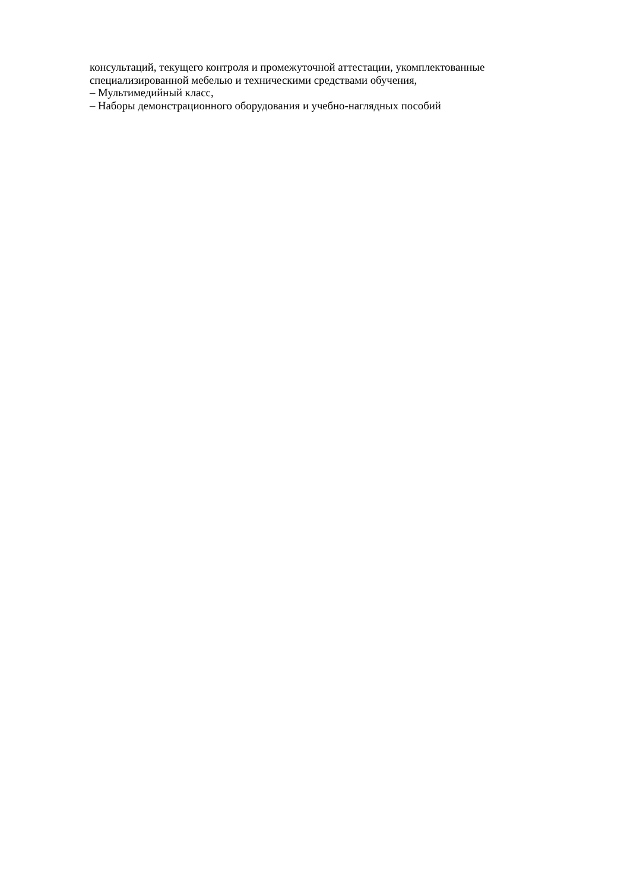консультаций, текущего контроля и промежуточной аттестации, укомплектованные специализированной мебелью и техническими средствами обучения,
– Мультимедийный класс,
– Наборы демонстрационного оборудования и учебно-наглядных пособий